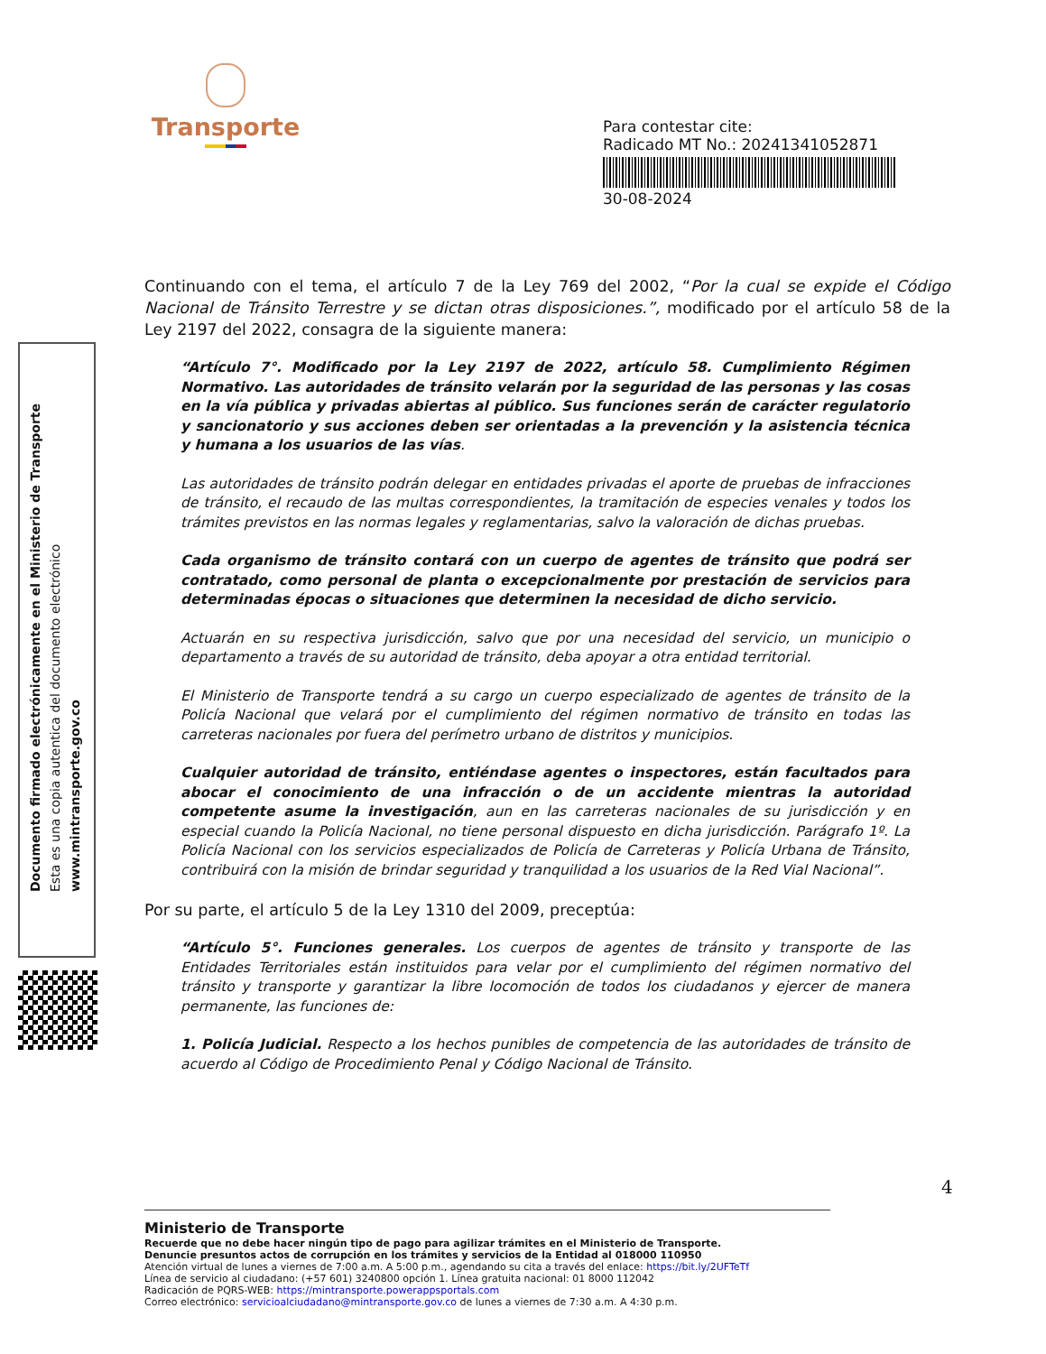Transporte
Para contestar cite:
Radicado MT No.: 20241341052871
30-08-2024
Documento firmado electrónicamente en el Ministerio de Transporte
Esta es una copia autentica del documento electrónico
www.mintransporte.gov.co
Continuando con el tema, el artículo 7 de la Ley 769 del 2002, “Por la cual se expide el Código Nacional de Tránsito Terrestre y se dictan otras disposiciones.”, modificado por el artículo 58 de la Ley 2197 del 2022, consagra de la siguiente manera:
“Artículo 7°. Modificado por la Ley 2197 de 2022, artículo 58. Cumplimiento Régimen Normativo. Las autoridades de tránsito velarán por la seguridad de las personas y las cosas en la vía pública y privadas abiertas al público. Sus funciones serán de carácter regulatorio y sancionatorio y sus acciones deben ser orientadas a la prevención y la asistencia técnica y humana a los usuarios de las vías.
Las autoridades de tránsito podrán delegar en entidades privadas el aporte de pruebas de infracciones de tránsito, el recaudo de las multas correspondientes, la tramitación de especies venales y todos los trámites previstos en las normas legales y reglamentarias, salvo la valoración de dichas pruebas.
Cada organismo de tránsito contará con un cuerpo de agentes de tránsito que podrá ser contratado, como personal de planta o excepcionalmente por prestación de servicios para determinadas épocas o situaciones que determinen la necesidad de dicho servicio.
Actuarán en su respectiva jurisdicción, salvo que por una necesidad del servicio, un municipio o departamento a través de su autoridad de tránsito, deba apoyar a otra entidad territorial.
El Ministerio de Transporte tendrá a su cargo un cuerpo especializado de agentes de tránsito de la Policía Nacional que velará por el cumplimiento del régimen normativo de tránsito en todas las carreteras nacionales por fuera del perímetro urbano de distritos y municipios.
Cualquier autoridad de tránsito, entiéndase agentes o inspectores, están facultados para abocar el conocimiento de una infracción o de un accidente mientras la autoridad competente asume la investigación, aun en las carreteras nacionales de su jurisdicción y en especial cuando la Policía Nacional, no tiene personal dispuesto en dicha jurisdicción. Parágrafo 1º. La Policía Nacional con los servicios especializados de Policía de Carreteras y Policía Urbana de Tránsito, contribuirá con la misión de brindar seguridad y tranquilidad a los usuarios de la Red Vial Nacional”.
Por su parte, el artículo 5 de la Ley 1310 del 2009, preceptúa:
“Artículo 5°. Funciones generales. Los cuerpos de agentes de tránsito y transporte de las Entidades Territoriales están instituidos para velar por el cumplimiento del régimen normativo del tránsito y transporte y garantizar la libre locomoción de todos los ciudadanos y ejercer de manera permanente, las funciones de:
1. Policía Judicial. Respecto a los hechos punibles de competencia de las autoridades de tránsito de acuerdo al Código de Procedimiento Penal y Código Nacional de Tránsito.
4
Ministerio de Transporte
Recuerde que no debe hacer ningún tipo de pago para agilizar trámites en el Ministerio de Transporte.
Denuncie presuntos actos de corrupción en los trámites y servicios de la Entidad al 018000 110950
Atención virtual de lunes a viernes de 7:00 a.m. A 5:00 p.m., agendando su cita a través del enlace: https://bit.ly/2UFTeTf
Línea de servicio al ciudadano: (+57 601) 3240800 opción 1. Línea gratuita nacional: 01 8000 112042
Radicación de PQRS-WEB: https://mintransporte.powerappsportals.com
Correo electrónico: servicioalciudadano@mintransporte.gov.co de lunes a viernes de 7:30 a.m. A 4:30 p.m.